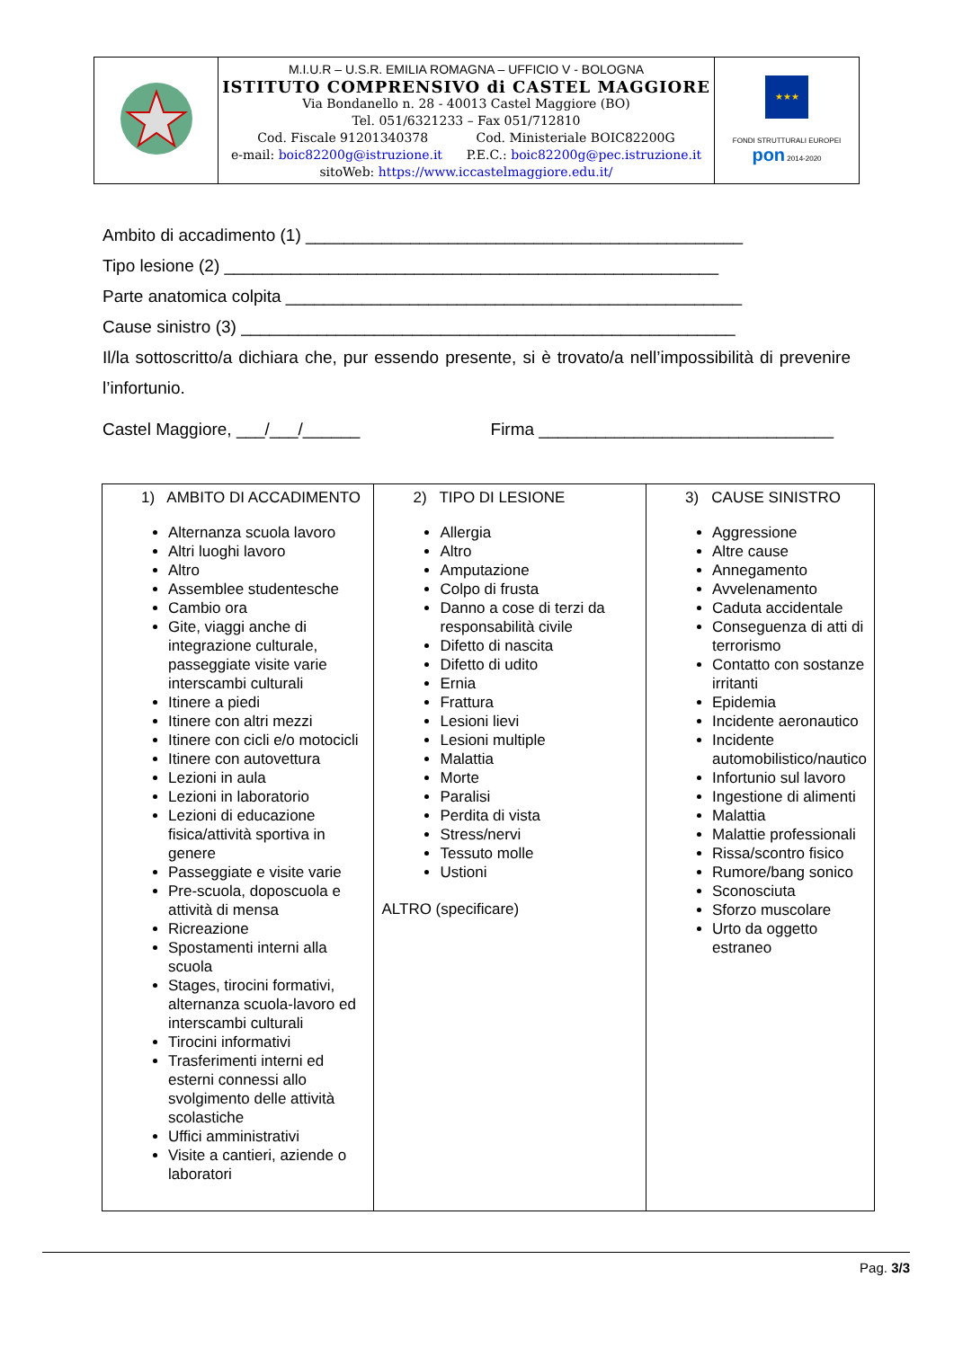| | M.I.U.R – U.S.R. EMILIA ROMAGNA – UFFICIO V - BOLOGNA ISTITUTO COMPRENSIVO di CASTEL MAGGIORE Via Bondanello n. 28 - 40013 Castel Maggiore (BO) Tel. 051/6321233 – Fax 051/712810 Cod. Fiscale 91201340378 Cod. Ministeriale BOIC82200G e-mail: boic82200g@istruzione.it P.E.C.: boic82200g@pec.istruzione.it sitoWeb: https://www.iccastelmaggiore.edu.it/ | ★★★ FONDI STRUTTURALI EUROPEI pon 2014-2020 |
Ambito di accadimento (1) ______________________________________________
Tipo lesione (2) ____________________________________________________
Parte anatomica colpita ________________________________________________
Cause sinistro (3) ____________________________________________________
Il/la sottoscritto/a dichiara che, pur essendo presente, si è trovato/a nell’impossibilità di prevenire l’infortunio.
Castel Maggiore, ___/___/______ Firma _______________________________
| 1) AMBITO DI ACCADIMENTO Alternanza scuola lavoro Altri luoghi lavoro Altro Assemblee studentesche Cambio ora Gite, viaggi anche di integrazione culturale, passeggiate visite varie interscambi culturali Itinere a piedi Itinere con altri mezzi Itinere con cicli e/o motocicli Itinere con autovettura Lezioni in aula Lezioni in laboratorio Lezioni di educazione fisica/attività sportiva in genere Passeggiate e visite varie Pre-scuola, doposcuola e attività di mensa Ricreazione Spostamenti interni alla scuola Stages, tirocini formativi, alternanza scuola-lavoro ed interscambi culturali Tirocini informativi Trasferimenti interni ed esterni connessi allo svolgimento delle attività scolastiche Uffici amministrativi Visite a cantieri, aziende o laboratori | 2) TIPO DI LESIONE Allergia Altro Amputazione Colpo di frusta Danno a cose di terzi da responsabilità civile Difetto di nascita Difetto di udito Ernia Frattura Lesioni lievi Lesioni multiple Malattia Morte Paralisi Perdita di vista Stress/nervi Tessuto molle Ustioni ALTRO (specificare) | 3) CAUSE SINISTRO Aggressione Altre cause Annegamento Avvelenamento Caduta accidentale Conseguenza di atti di terrorismo Contatto con sostanze irritanti Epidemia Incidente aeronautico Incidente automobilistico/nautico Infortunio sul lavoro Ingestione di alimenti Malattia Malattie professionali Rissa/scontro fisico Rumore/bang sonico Sconosciuta Sforzo muscolare Urto da oggetto estraneo |
Pag. 3/3